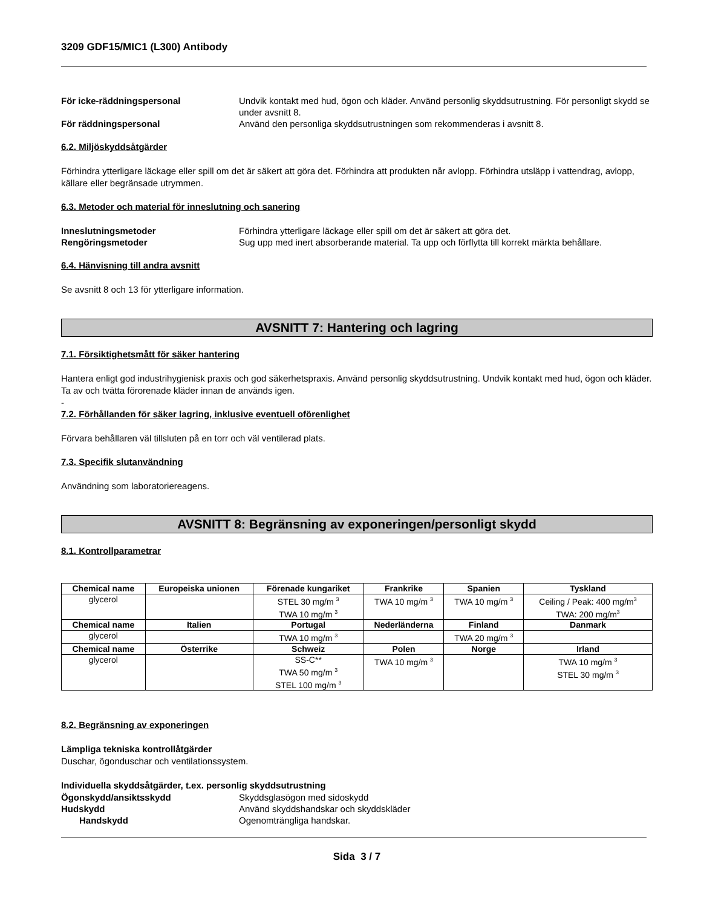3209 GDF15/MIC1 (L300) Antibody
För icke-räddningspersonal
Undvik kontakt med hud, ögon och kläder. Använd personlig skyddsutrustning. För personligt skydd se under avsnitt 8.
För räddningspersonal
Använd den personliga skyddsutrustningen som rekommenderas i avsnitt 8.
6.2. Miljöskyddsåtgärder
Förhindra ytterligare läckage eller spill om det är säkert att göra det. Förhindra att produkten når avlopp. Förhindra utsläpp i vattendrag, avlopp, källare eller begränsade utrymmen.
6.3. Metoder och material för inneslutning och sanering
Inneslutningsmetoder
Förhindra ytterligare läckage eller spill om det är säkert att göra det.
Rengöringsmetoder
Sug upp med inert absorberande material. Ta upp och förflytta till korrekt märkta behållare.
6.4. Hänvisning till andra avsnitt
Se avsnitt 8 och 13 för ytterligare information.
AVSNITT 7: Hantering och lagring
7.1. Försiktighetsmått för säker hantering
Hantera enligt god industrihygienisk praxis och god säkerhetspraxis. Använd personlig skyddsutrustning. Undvik kontakt med hud, ögon och kläder. Ta av och tvätta förorenade kläder innan de används igen.
-
7.2. Förhållanden för säker lagring, inklusive eventuell oförenlighet
Förvara behållaren väl tillsluten på en torr och väl ventilerad plats.
7.3. Specifik slutanvändning
Användning som laboratoriereagens.
AVSNITT 8: Begränsning av exponeringen/personligt skydd
8.1. Kontrollparametrar
| Chemical name | Europeiska unionen | Förenade kungariket | Frankrike | Spanien | Tyskland |
| --- | --- | --- | --- | --- | --- |
| glycerol | | STEL 30 mg/m <sup>3</sup> TWA 10 mg/m <sup>3</sup> | TWA 10 mg/m <sup>3</sup> | TWA 10 mg/m <sup>3</sup> | Ceiling / Peak: 400 mg/m<sup>3</sup> TWA: 200 mg/m<sup>3</sup> |
| Chemical name | Italien | Portugal | Nederländerna | Finland | Danmark |
| glycerol | | TWA 10 mg/m <sup>3</sup> | | TWA 20 mg/m <sup>3</sup> | |
| Chemical name | Österrike | Schweiz | Polen | Norge | Irland |
| glycerol | | SS-C** TWA 50 mg/m <sup>3</sup> STEL 100 mg/m <sup>3</sup> | TWA 10 mg/m <sup>3</sup> | | TWA 10 mg/m <sup>3</sup> STEL 30 mg/m <sup>3</sup> |
8.2. Begränsning av exponeringen
Lämpliga tekniska kontrollåtgärder
Duschar, ögonduschar och ventilationssystem.
Individuella skyddsåtgärder, t.ex. personlig skyddsutrustning
Ögonskydd/ansiktsskydd
Skyddsglasögon med sidoskydd
Hudskydd
Använd skyddshandskar och skyddskläder
Handskydd
Ogenomträngliga handskar.
Sida 3 / 7